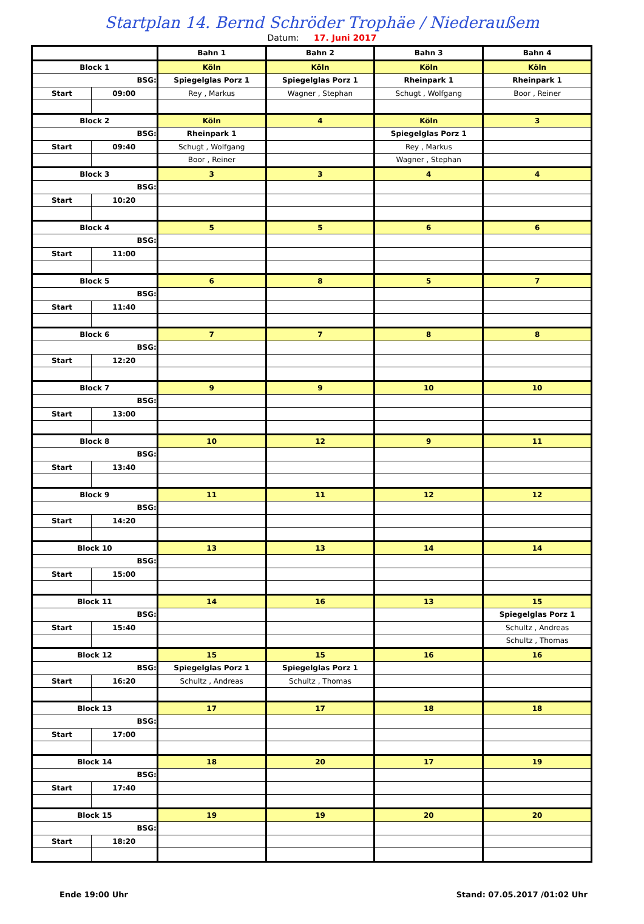Startplan 14. Bernd Schröder Trophäe / Niederaußem
Datum: 17. Juni 2017
| | | Bahn 1 | Bahn 2 | Bahn 3 | Bahn 4 |
| Block 1 | | Köln | Köln | Köln | Köln |
| BSG: | | Spiegelglas Porz 1 | Spiegelglas Porz 1 | Rheinpark 1 | Rheinpark 1 |
| Start | 09:00 | Rey , Markus | Wagner , Stephan | Schugt , Wolfgang | Boor , Reiner |
| Block 2 | | Köln | 4 | Köln | 3 |
| BSG: | | Rheinpark 1 | | Spiegelglas Porz 1 | |
| Start | 09:40 | Schugt , Wolfgang | | Rey , Markus | |
| | | Boor , Reiner | | Wagner , Stephan | |
| Block 3 | | 3 | 3 | 4 | 4 |
| BSG: | | | | | |
| Start | 10:20 | | | | |
| Block 4 | | 5 | 5 | 6 | 6 |
| BSG: | | | | | |
| Start | 11:00 | | | | |
| Block 5 | | 6 | 8 | 5 | 7 |
| BSG: | | | | | |
| Start | 11:40 | | | | |
| Block 6 | | 7 | 7 | 8 | 8 |
| BSG: | | | | | |
| Start | 12:20 | | | | |
| Block 7 | | 9 | 9 | 10 | 10 |
| BSG: | | | | | |
| Start | 13:00 | | | | |
| Block 8 | | 10 | 12 | 9 | 11 |
| BSG: | | | | | |
| Start | 13:40 | | | | |
| Block 9 | | 11 | 11 | 12 | 12 |
| BSG: | | | | | |
| Start | 14:20 | | | | |
| Block 10 | | 13 | 13 | 14 | 14 |
| BSG: | | | | | |
| Start | 15:00 | | | | |
| Block 11 | | 14 | 16 | 13 | 15 |
| BSG: | | | | | Spiegelglas Porz 1 |
| Start | 15:40 | | | | Schultz , Andreas |
| | | | | | Schultz , Thomas |
| Block 12 | | 15 | 15 | 16 | 16 |
| BSG: | | Spiegelglas Porz 1 | Spiegelglas Porz 1 | | |
| Start | 16:20 | Schultz , Andreas | Schultz , Thomas | | |
| Block 13 | | 17 | 17 | 18 | 18 |
| BSG: | | | | | |
| Start | 17:00 | | | | |
| Block 14 | | 18 | 20 | 17 | 19 |
| BSG: | | | | | |
| Start | 17:40 | | | | |
| Block 15 | | 19 | 19 | 20 | 20 |
| BSG: | | | | | |
| Start | 18:20 | | | | |
Ende 19:00 Uhr Stand: 07.05.2017 /01:02 Uhr